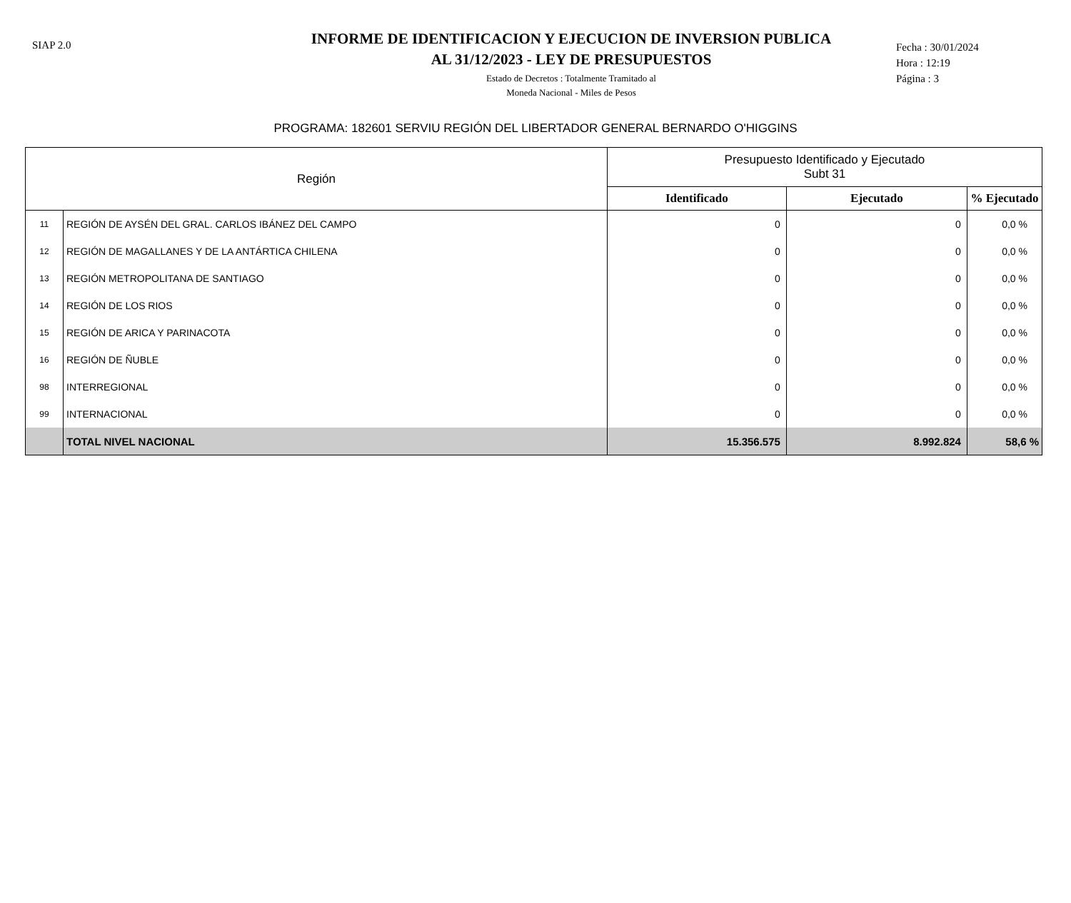SIAP 2.0
INFORME DE IDENTIFICACION Y EJECUCION DE INVERSION PUBLICA
AL 31/12/2023 - LEY DE PRESUPUESTOS
Estado de Decretos : Totalmente Tramitado al
Moneda Nacional - Miles de Pesos
Fecha : 30/01/2024
Hora : 12:19
Página : 3
PROGRAMA: 182601 SERVIU REGIÓN DEL LIBERTADOR GENERAL BERNARDO O'HIGGINS
| Región | | Presupuesto Identificado y Ejecutado Subt 31 | | |
| --- | --- | --- | --- | --- |
| | | Identificado | Ejecutado | % Ejecutado |
| 11 | REGIÓN DE AYSÉN DEL GRAL. CARLOS IBÁNEZ DEL CAMPO | 0 | 0 | 0,0 % |
| 12 | REGIÓN DE MAGALLANES Y DE LA ANTÁRTICA CHILENA | 0 | 0 | 0,0 % |
| 13 | REGIÓN METROPOLITANA DE SANTIAGO | 0 | 0 | 0,0 % |
| 14 | REGIÓN DE LOS RIOS | 0 | 0 | 0,0 % |
| 15 | REGIÓN DE ARICA Y PARINACOTA | 0 | 0 | 0,0 % |
| 16 | REGIÓN DE ÑUBLE | 0 | 0 | 0,0 % |
| 98 | INTERREGIONAL | 0 | 0 | 0,0 % |
| 99 | INTERNACIONAL | 0 | 0 | 0,0 % |
| | TOTAL NIVEL NACIONAL | 15.356.575 | 8.992.824 | 58,6 % |